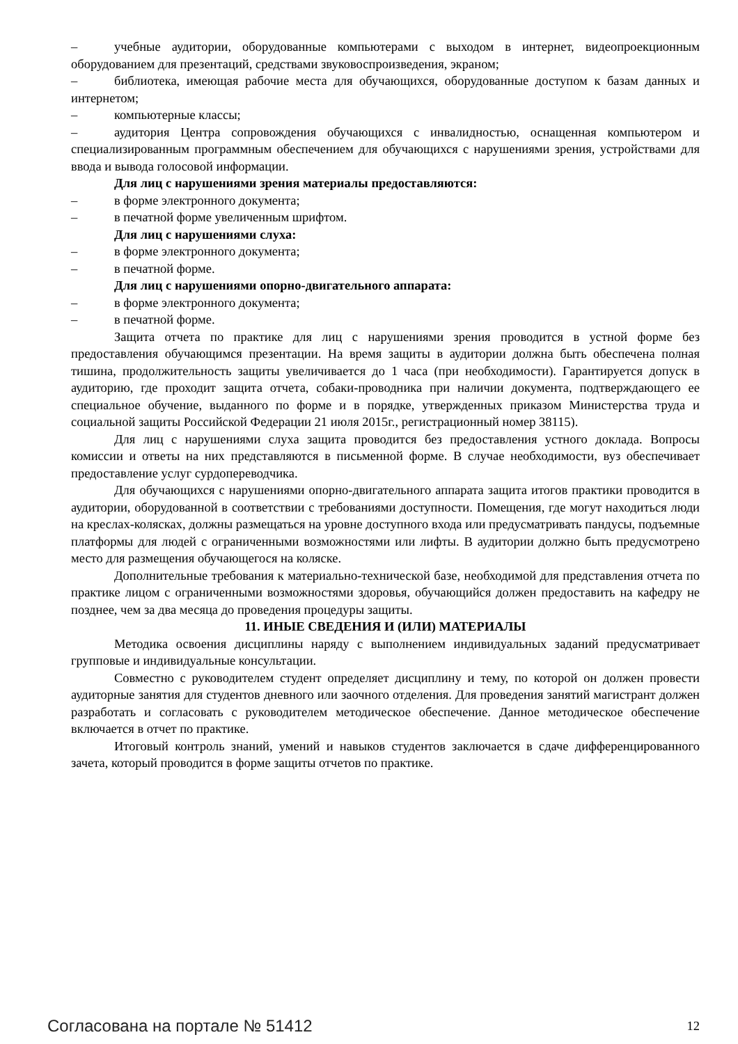– учебные аудитории, оборудованные компьютерами с выходом в интернет, видеопроекционным оборудованием для презентаций, средствами звуковоспроизведения, экраном;
– библиотека, имеющая рабочие места для обучающихся, оборудованные доступом к базам данных и интернетом;
– компьютерные классы;
– аудитория Центра сопровождения обучающихся с инвалидностью, оснащенная компьютером и специализированным программным обеспечением для обучающихся с нарушениями зрения, устройствами для ввода и вывода голосовой информации.
Для лиц с нарушениями зрения материалы предоставляются:
– в форме электронного документа;
– в печатной форме увеличенным шрифтом.
Для лиц с нарушениями слуха:
– в форме электронного документа;
– в печатной форме.
Для лиц с нарушениями опорно-двигательного аппарата:
– в форме электронного документа;
– в печатной форме.
Защита отчета по практике для лиц с нарушениями зрения проводится в устной форме без предоставления обучающимся презентации. На время защиты в аудитории должна быть обеспечена полная тишина, продолжительность защиты увеличивается до 1 часа (при необходимости). Гарантируется допуск в аудиторию, где проходит защита отчета, собаки-проводника при наличии документа, подтверждающего ее специальное обучение, выданного по форме и в порядке, утвержденных приказом Министерства труда и социальной защиты Российской Федерации 21 июля 2015г., регистрационный номер 38115).
Для лиц с нарушениями слуха защита проводится без предоставления устного доклада. Вопросы комиссии и ответы на них представляются в письменной форме. В случае необходимости, вуз обеспечивает предоставление услуг сурдопереводчика.
Для обучающихся с нарушениями опорно-двигательного аппарата защита итогов практики проводится в аудитории, оборудованной в соответствии с требованиями доступности. Помещения, где могут находиться люди на креслах-колясках, должны размещаться на уровне доступного входа или предусматривать пандусы, подъемные платформы для людей с ограниченными возможностями или лифты. В аудитории должно быть предусмотрено место для размещения обучающегося на коляске.
Дополнительные требования к материально-технической базе, необходимой для представления отчета по практике лицом с ограниченными возможностями здоровья, обучающийся должен предоставить на кафедру не позднее, чем за два месяца до проведения процедуры защиты.
11. ИНЫЕ СВЕДЕНИЯ И (ИЛИ) МАТЕРИАЛЫ
Методика освоения дисциплины наряду с выполнением индивидуальных заданий предусматривает групповые и индивидуальные консультации.
Совместно с руководителем студент определяет дисциплину и тему, по которой он должен провести аудиторные занятия для студентов дневного или заочного отделения. Для проведения занятий магистрант должен разработать и согласовать с руководителем методическое обеспечение. Данное методическое обеспечение включается в отчет по практике.
Итоговый контроль знаний, умений и навыков студентов заключается в сдаче дифференцированного зачета, который проводится в форме защиты отчетов по практике.
Согласована на портале № 51412 12